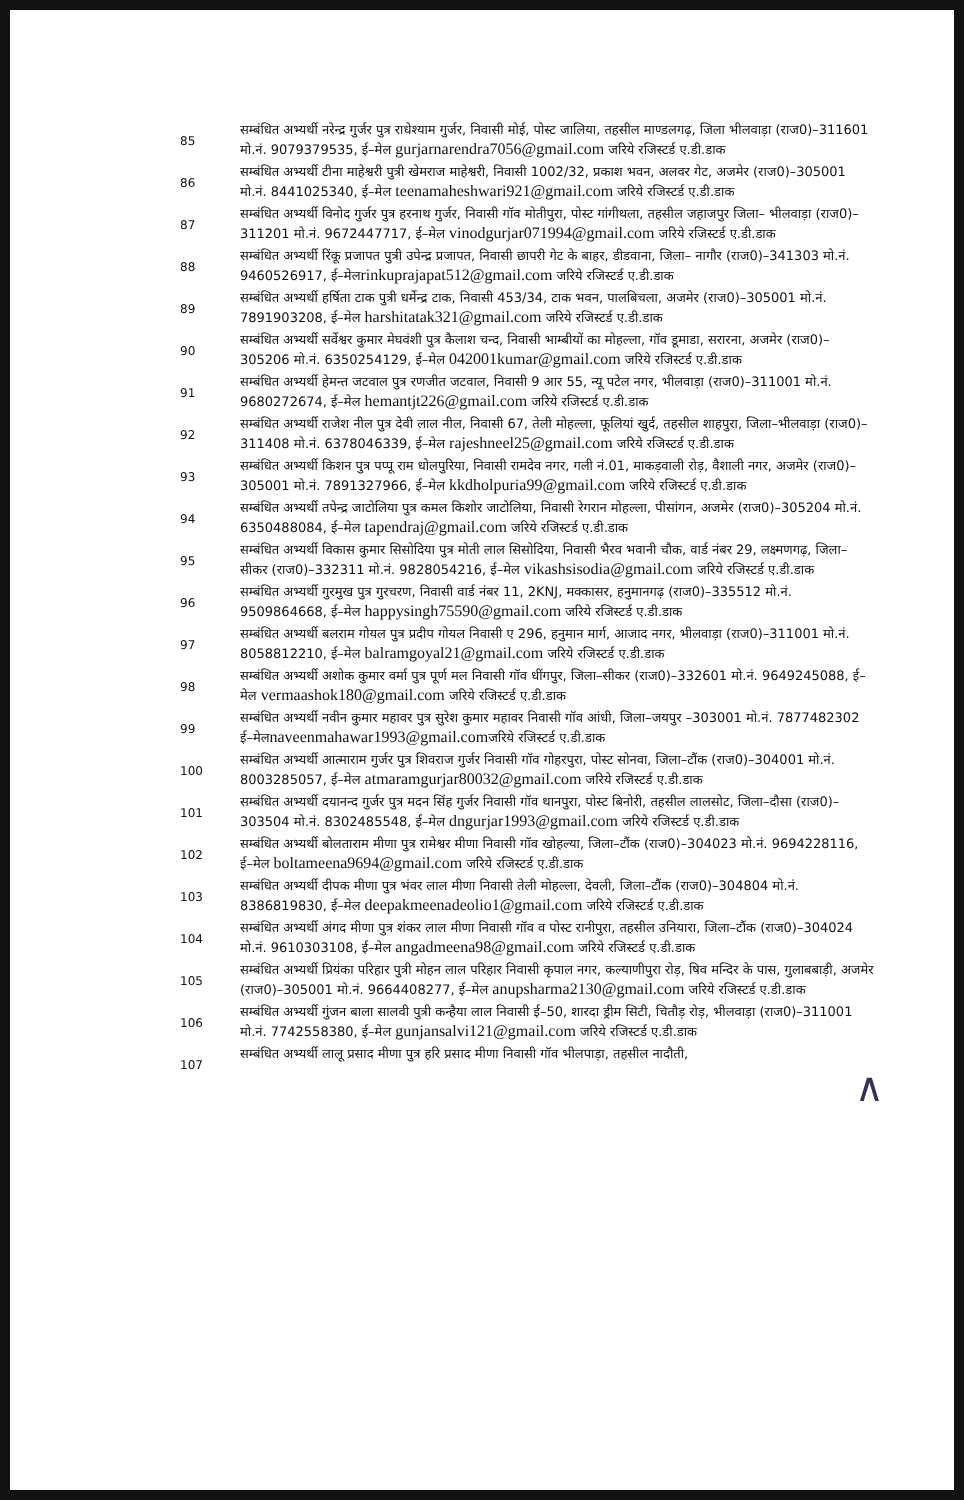85
सम्बंधित अभ्यर्थी नरेन्द्र गुर्जर पुत्र राधेश्याम गुर्जर, निवासी मोई, पोस्ट जालिया, तहसील माण्डलगढ़, जिला भीलवाड़ा (राज0)–311601 मो.नं. 9079379535, ई–मेल gurjarnarendra7056@gmail.com जरिये रजिस्टर्ड ए.डी.डाक
86
सम्बंधित अभ्यर्थी टीना माहेश्वरी पुत्री खेमराज माहेश्वरी, निवासी 1002/32, प्रकाश भवन, अलवर गेट, अजमेर (राज0)–305001 मो.नं. 8441025340, ई–मेल teenamaheshwari921@gmail.com जरिये रजिस्टर्ड ए.डी.डाक
87
सम्बंधित अभ्यर्थी विनोद गुर्जर पुत्र हरनाथ गुर्जर, निवासी गॉव मोतीपुरा, पोस्ट गांगीथला, तहसील जहाजपुर जिला– भीलवाड़ा (राज0)–311201 मो.नं. 9672447717, ई–मेल vinodgurjar071994@gmail.com जरिये रजिस्टर्ड ए.डी.डाक
88
सम्बंधित अभ्यर्थी रिंकू प्रजापत पुत्री उपेन्द्र प्रजापत, निवासी छापरी गेट के बाहर, डीडवाना, जिला– नागौर (राज0)–341303 मो.नं. 9460526917, ई–मेलrinkuprajapat512@gmail.com जरिये रजिस्टर्ड ए.डी.डाक
89
सम्बंधित अभ्यर्थी हर्षिता टाक पुत्री धर्मेन्द्र टाक, निवासी 453/34, टाक भवन, पालबिचला, अजमेर (राज0)–305001 मो.नं. 7891903208, ई–मेल harshitatak321@gmail.com जरिये रजिस्टर्ड ए.डी.डाक
90
सम्बंधित अभ्यर्थी सर्वेश्वर कुमार मेघवंशी पुत्र कैलाश चन्द, निवासी भाम्बीयों का मोहल्ला, गॉव डूमाडा, सरारना, अजमेर (राज0)–305206 मो.नं. 6350254129, ई–मेल 042001kumar@gmail.com जरिये रजिस्टर्ड ए.डी.डाक
91
सम्बंधित अभ्यर्थी हेमन्त जटवाल पुत्र रणजीत जटवाल, निवासी 9 आर 55, न्यू पटेल नगर, भीलवाड़ा (राज0)–311001 मो.नं. 9680272674, ई–मेल hemantjt226@gmail.com जरिये रजिस्टर्ड ए.डी.डाक
92
सम्बंधित अभ्यर्थी राजेश नील पुत्र देवी लाल नील, निवासी 67, तेली मोहल्ला, फूलियां खुर्द, तहसील शाहपुरा, जिला–भीलवाड़ा (राज0)–311408 मो.नं. 6378046339, ई–मेल rajeshneel25@gmail.com जरिये रजिस्टर्ड ए.डी.डाक
93
सम्बंधित अभ्यर्थी किशन पुत्र पप्पू राम धोलपुरिया, निवासी रामदेव नगर, गली नं.01, माकड़वाली रोड़, वैशाली नगर, अजमेर (राज0)–305001 मो.नं. 7891327966, ई–मेल kkdholpuria99@gmail.com जरिये रजिस्टर्ड ए.डी.डाक
94
सम्बंधित अभ्यर्थी तपेन्द्र जाटोलिया पुत्र कमल किशोर जाटोलिया, निवासी रेगरान मोहल्ला, पीसांगन, अजमेर (राज0)–305204 मो.नं. 6350488084, ई–मेल tapendraj@gmail.com जरिये रजिस्टर्ड ए.डी.डाक
95
सम्बंधित अभ्यर्थी विकास कुमार सिसोदिया पुत्र मोती लाल सिसोदिया, निवासी भैरव भवानी चौक, वार्ड नंबर 29, लक्ष्मणगढ़, जिला–सीकर (राज0)–332311 मो.नं. 9828054216, ई–मेल vikashsisodia@gmail.com जरिये रजिस्टर्ड ए.डी.डाक
96
सम्बंधित अभ्यर्थी गुरमुख पुत्र गुरचरण, निवासी वार्ड नंबर 11, 2KNJ, मक्कासर, हनुमानगढ़ (राज0)–335512 मो.नं. 9509864668, ई–मेल happysingh75590@gmail.com जरिये रजिस्टर्ड ए.डी.डाक
97
सम्बंधित अभ्यर्थी बलराम गोयल पुत्र प्रदीप गोयल निवासी ए 296, हनुमान मार्ग, आजाद नगर, भीलवाड़ा (राज0)–311001 मो.नं. 8058812210, ई–मेल balramgoyal21@gmail.com जरिये रजिस्टर्ड ए.डी.डाक
98
सम्बंधित अभ्यर्थी अशोक कुमार वर्मा पुत्र पूर्ण मल निवासी गॉव धींगपुर, जिला–सीकर (राज0)–332601 मो.नं. 9649245088, ई–मेल vermaashok180@gmail.com जरिये रजिस्टर्ड ए.डी.डाक
99
सम्बंधित अभ्यर्थी नवीन कुमार महावर पुत्र सुरेश कुमार महावर निवासी गॉव आंधी, जिला–जयपुर –303001 मो.नं. 7877482302 ई–मेलnaveenmahawar1993@gmail.comजरिये रजिस्टर्ड ए.डी.डाक
100
सम्बंधित अभ्यर्थी आत्माराम गुर्जर पुत्र शिवराज गुर्जर निवासी गॉव गोहरपुरा, पोस्ट सोनवा, जिला–टौंक (राज0)–304001 मो.नं. 8003285057, ई–मेल atmaramgurjar80032@gmail.com जरिये रजिस्टर्ड ए.डी.डाक
101
सम्बंधित अभ्यर्थी दयानन्द गुर्जर पुत्र मदन सिंह गुर्जर निवासी गॉव थानपुरा, पोस्ट बिनोरी, तहसील लालसोट, जिला–दौसा (राज0)–303504 मो.नं. 8302485548, ई–मेल dngurjar1993@gmail.com जरिये रजिस्टर्ड ए.डी.डाक
102
सम्बंधित अभ्यर्थी बोलताराम मीणा पुत्र रामेश्वर मीणा निवासी गॉव खोहल्या, जिला–टौंक (राज0)–304023 मो.नं. 9694228116, ई–मेल boltameena9694@gmail.com जरिये रजिस्टर्ड ए.डी.डाक
103
सम्बंधित अभ्यर्थी दीपक मीणा पुत्र भंवर लाल मीणा निवासी तेली मोहल्ला, देवली, जिला–टौंक (राज0)–304804 मो.नं. 8386819830, ई–मेल deepakmeenadeolio1@gmail.com जरिये रजिस्टर्ड ए.डी.डाक
104
सम्बंधित अभ्यर्थी अंगद मीणा पुत्र शंकर लाल मीणा निवासी गॉव व पोस्ट रानीपुरा, तहसील उनियारा, जिला–टौंक (राज0)–304024 मो.नं. 9610303108, ई–मेल angadmeena98@gmail.com जरिये रजिस्टर्ड ए.डी.डाक
105
सम्बंधित अभ्यर्थी प्रियंका परिहार पुत्री मोहन लाल परिहार निवासी कृपाल नगर, कल्याणीपुरा रोड़, षिव मन्दिर के पास, गुलाबबाड़ी, अजमेर (राज0)–305001 मो.नं. 9664408277, ई–मेल anupsharma2130@gmail.com जरिये रजिस्टर्ड ए.डी.डाक
106
सम्बंधित अभ्यर्थी गुंजन बाला सालवी पुत्री कन्हैया लाल निवासी ई–50, शारदा ड्रीम सिटी, चितौड़ रोड़, भीलवाड़ा (राज0)–311001 मो.नं. 7742558380, ई–मेल gunjansalvi121@gmail.com जरिये रजिस्टर्ड ए.डी.डाक
107
सम्बंधित अभ्यर्थी लालू प्रसाद मीणा पुत्र हरि प्रसाद मीणा निवासी गॉव भीलपाड़ा, तहसील नादौती,
∧